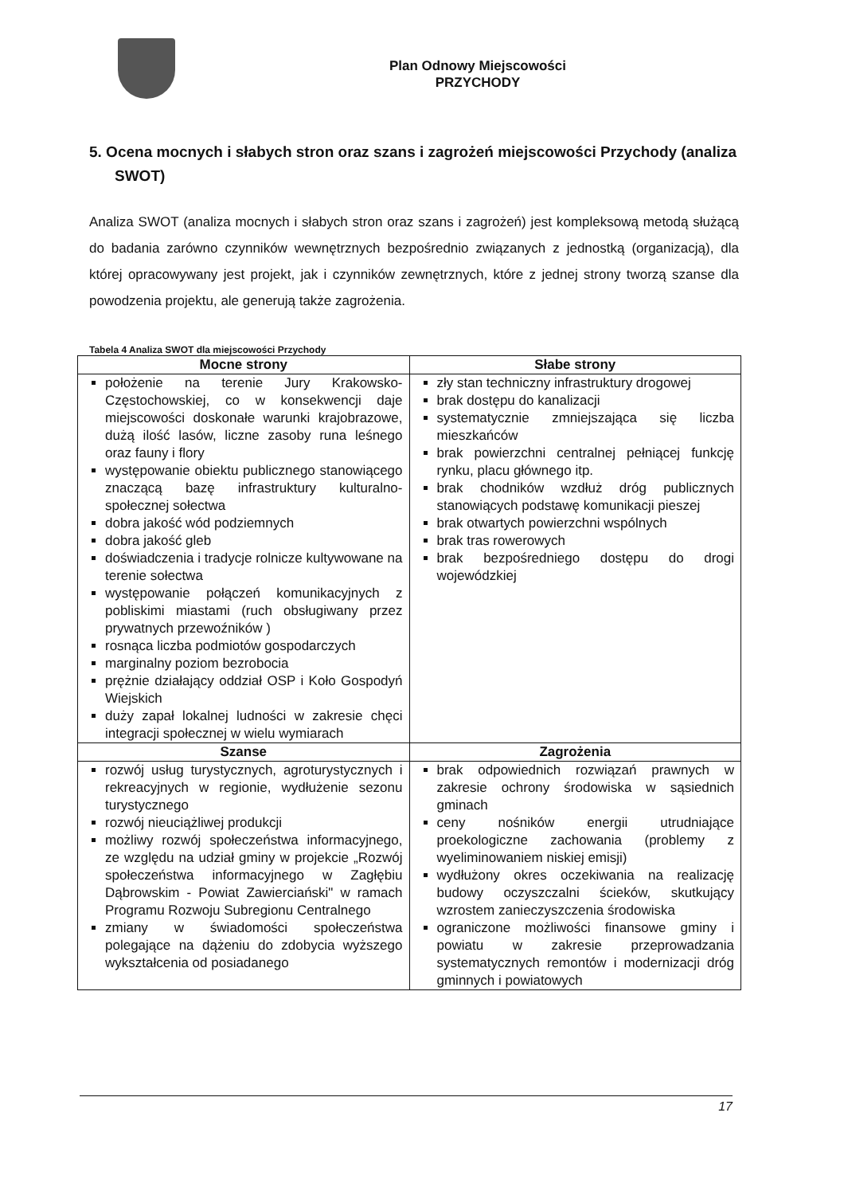Plan Odnowy Miejscowości
PRZYCHODY
5. Ocena mocnych i słabych stron oraz szans i zagrożeń miejscowości Przychody (analiza SWOT)
Analiza SWOT (analiza mocnych i słabych stron oraz szans i zagrożeń) jest kompleksową metodą służącą do badania zarówno czynników wewnętrznych bezpośrednio związanych z jednostką (organizacją), dla której opracowywany jest projekt, jak i czynników zewnętrznych, które z jednej strony tworzą szanse dla powodzenia projektu, ale generują także zagrożenia.
Tabela 4 Analiza SWOT dla miejscowości Przychody
| Mocne strony | Słabe strony |
| --- | --- |
| położenie na terenie Jury Krakowsko-Częstochowskiej, co w konsekwencji daje miejscowości doskonałe warunki krajobrazowe, dużą ilość lasów, liczne zasoby runa leśnego oraz fauny i flory występowanie obiektu publicznego stanowiącego znaczącą bazę infrastruktury kulturalno-społecznej sołectwa dobra jakość wód podziemnych dobra jakość gleb doświadczenia i tradycje rolnicze kultywowane na terenie sołectwa występowanie połączeń komunikacyjnych z pobliskimi miastami (ruch obsługiwany przez prywatnych przewoźników ) rosnąca liczba podmiotów gospodarczych marginalny poziom bezrobocia prężnie działający oddział OSP i Koło Gospodyń Wiejskich duży zapał lokalnej ludności w zakresie chęci integracji społecznej w wielu wymiarach | zły stan techniczny infrastruktury drogowej brak dostępu do kanalizacji systematycznie zmniejszająca się liczba mieszkańców brak powierzchni centralnej pełniącej funkcję rynku, placu głównego itp. brak chodników wzdłuż dróg publicznych stanowiących podstawę komunikacji pieszej brak otwartych powierzchni wspólnych brak tras rowerowych brak bezpośredniego dostępu do drogi wojewódzkiej |
| Szanse | Zagrożenia |
| rozwój usług turystycznych, agroturystycznych i rekreacyjnych w regionie, wydłużenie sezonu turystycznego rozwój nieuciążliwej produkcji możliwy rozwój społeczeństwa informacyjnego, ze względu na udział gminy w projekcie „Rozwój społeczeństwa informacyjnego w Zagłębiu Dąbrowskim - Powiat Zawierciański" w ramach Programu Rozwoju Subregionu Centralnego zmiany w świadomości społeczeństwa polegające na dążeniu do zdobycia wyższego wykształcenia od posiadanego | brak odpowiednich rozwiązań prawnych w zakresie ochrony środowiska w sąsiednich gminach ceny nośników energii utrudniające proekologiczne zachowania (problemy z wyeliminowaniem niskiej emisji) wydłużony okres oczekiwania na realizację budowy oczyszczalni ścieków, skutkujący wzrostem zanieczyszczenia środowiska ograniczone możliwości finansowe gminy i powiatu w zakresie przeprowadzania systematycznych remontów i modernizacji dróg gminnych i powiatowych |
17